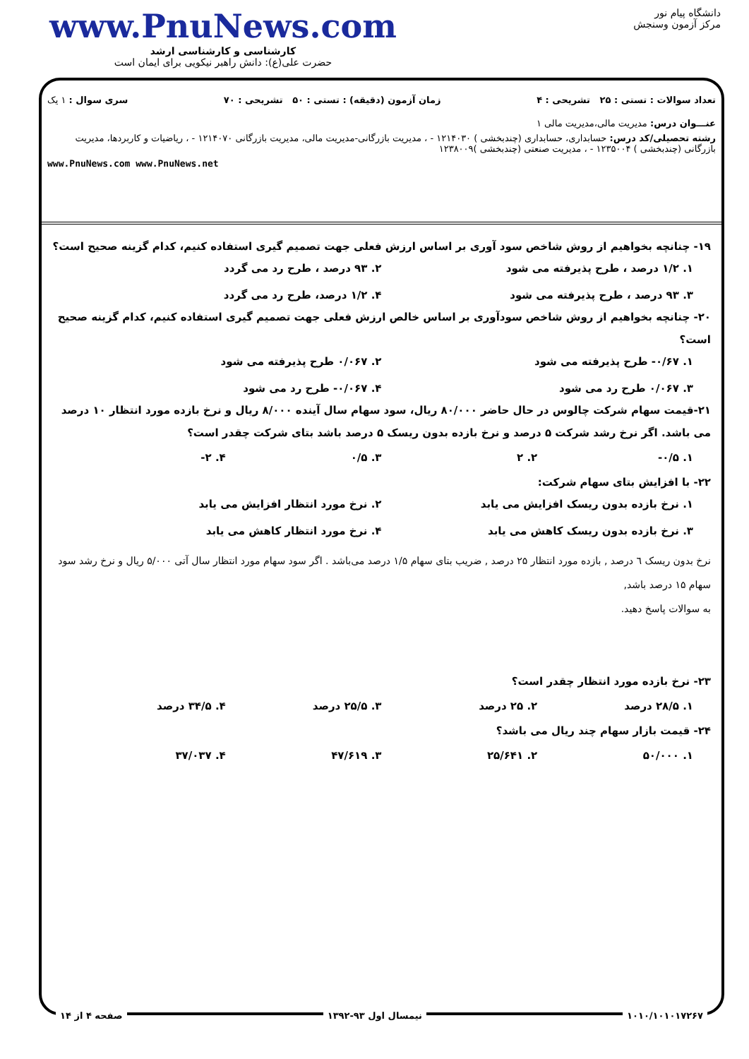www.PnuNews.com
کارشناسی و کارشناسی ارشد
حضرت علی(ع): دانش راهبر نیکویی برای ایمان است
دانشگاه پیام نور
مرکز آزمون وسنجش
تعداد سوالات : تستی : ۲۵ تشریحی : ۴ زمان آزمون (دقیقه) : تستی : ۵۰ تشریحی : ۷۰ سری سوال : ۱ یک
عنـــوان درس: مدیریت مالی،مدیریت مالی ۱
رشته تحصیلی/کد درس: حسابداری، حسابداری (چندبخشی ) ۱۲۱۴۰۳۰ - ، مدیریت بازرگانی-مدیریت مالی، مدیریت بازرگانی ۱۲۱۴۰۷۰ - ، ریاضیات و کاربردها، مدیریت بازرگانی (چندبخشی ) ۱۲۳۵۰۰۴ - ، مدیریت صنعتی (چندبخشی )۱۲۳۸۰۰۹
www.PnuNews.com www.PnuNews.net
۱۹- چنانچه بخواهیم از روش شاخص سود آوری بر اساس ارزش فعلی جهت تصمیم گیری استفاده کنیم، کدام گزینه صحیح است؟
۱. ۱/۲ درصد ، طرح پذیرفته می شود ۲. ۹۳ درصد ، طرح رد می گردد ۳. ۹۳ درصد ، طرح پذیرفته می شود ۴. ۱/۲ درصد، طرح رد می گردد
۲۰- چنانچه بخواهیم از روش شاخص سودآوری بر اساس خالص ارزش فعلی جهت تصمیم گیری استفاده کنیم، کدام گزینه صحیح است؟
۱. ۰/۶۷- طرح پذیرفته می شود ۲. ۰/۰۶۷ طرح پذیرفته می شود ۳. ۰/۰۶۷ طرح رد می شود ۴. ۰/۰۶۷- طرح رد می شود
۲۱-قیمت سهام شرکت چالوس در حال حاضر ۸۰/۰۰۰ ریال، سود سهام سال آینده ۸/۰۰۰ ریال و نرخ بازده مورد انتظار ۱۰ درصد می باشد. اگر نرخ رشد شرکت ۵ درصد و نرخ بازده بدون ریسک ۵ درصد باشد بتای شرکت چقدر است؟
۱. ۰/۵- ۲. ۲ ۳. ۰/۵ ۴. ۲-
۲۲- با افزایش بتای سهام شرکت:
۱. نرخ بازده بدون ریسک افزایش می یابد ۲. نرخ مورد انتظار افزایش می یابد ۳. نرخ بازده بدون ریسک کاهش می یابد ۴. نرخ مورد انتظار کاهش می یابد
نرخ بدون ریسک ٦ درصد , بازده مورد انتظار ۲۵ درصد , ضریب بتای سهام ۱/۵ درصد می‌باشد . اگر سود سهام مورد انتظار سال آتی ۵/۰۰۰ ریال و نرخ رشد سود سهام ۱۵ درصد باشد,
به سوالات پاسخ دهید.
۲۳- نرخ بازده مورد انتظار چقدر است؟
۱. ۲۸/۵ درصد ۲. ۲۵ درصد ۳. ۲۵/۵ درصد ۴. ۳۴/۵ درصد
۲۴- قیمت بازار سهام چند ریال می باشد؟
۱. ۵۰/۰۰۰ ۲. ۲۵/۶۴۱ ۳. ۴۷/۶۱۹ ۴. ۳۷/۰۳۷
۱۰۱۰/۱۰۱۰۱۷۲۶۷ نیمسال اول ۹۳-۱۳۹۲ صفحه ۴ از ۱۴